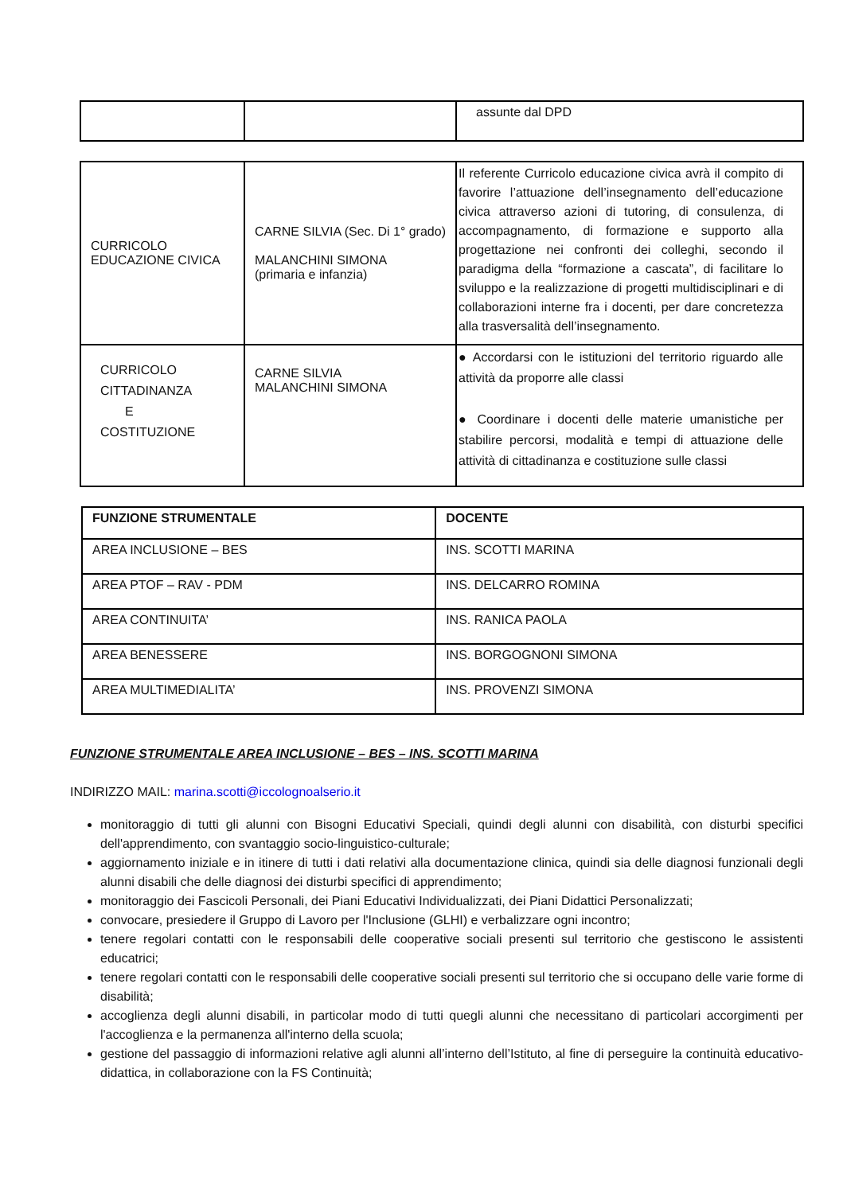| | | assunte dal DPD |
| CURRICOLO EDUCAZIONE CIVICA | CARNE SILVIA (Sec. Di 1° grado) MALANCHINI SIMONA (primaria e infanzia) | Il referente Curricolo educazione civica avrà il compito di favorire l’attuazione dell’insegnamento dell’educazione civica attraverso azioni di tutoring, di consulenza, di accompagnamento, di formazione e supporto alla progettazione nei confronti dei colleghi, secondo il paradigma della “formazione a cascata”, di facilitare lo sviluppo e la realizzazione di progetti multidisciplinari e di collaborazioni interne fra i docenti, per dare concretezza alla trasversalità dell’insegnamento. |
| CURRICOLO CITTADINANZA E COSTITUZIONE | CARNE SILVIA MALANCHINI SIMONA | ● Accordarsi con le istituzioni del territorio riguardo alle attività da proporre alle classi ● Coordinare i docenti delle materie umanistiche per stabilire percorsi, modalità e tempi di attuazione delle attività di cittadinanza e costituzione sulle classi |
| FUNZIONE STRUMENTALE | DOCENTE |
| --- | --- |
| AREA INCLUSIONE – BES | INS. SCOTTI MARINA |
| AREA PTOF – RAV - PDM | INS. DELCARRO ROMINA |
| AREA CONTINUITA’ | INS. RANICA PAOLA |
| AREA BENESSERE | INS. BORGOGNONI SIMONA |
| AREA MULTIMEDIALITA’ | INS. PROVENZI SIMONA |
FUNZIONE STRUMENTALE AREA INCLUSIONE – BES – INS. SCOTTI MARINA
INDIRIZZO MAIL: marina.scotti@iccolognoalserio.it
monitoraggio di tutti gli alunni con Bisogni Educativi Speciali, quindi degli alunni con disabilità, con disturbi specifici dell'apprendimento, con svantaggio socio-linguistico-culturale;
aggiornamento iniziale e in itinere di tutti i dati relativi alla documentazione clinica, quindi sia delle diagnosi funzionali degli alunni disabili che delle diagnosi dei disturbi specifici di apprendimento;
monitoraggio dei Fascicoli Personali, dei Piani Educativi Individualizzati, dei Piani Didattici Personalizzati;
convocare, presiedere il Gruppo di Lavoro per l'Inclusione (GLHI) e verbalizzare ogni incontro;
tenere regolari contatti con le responsabili delle cooperative sociali presenti sul territorio che gestiscono le assistenti educatrici;
tenere regolari contatti con le responsabili delle cooperative sociali presenti sul territorio che si occupano delle varie forme di disabilità;
accoglienza degli alunni disabili, in particolar modo di tutti quegli alunni che necessitano di particolari accorgimenti per l'accoglienza e la permanenza all'interno della scuola;
gestione del passaggio di informazioni relative agli alunni all’interno dell’Istituto, al fine di perseguire la continuità educativo-didattica, in collaborazione con la FS Continuità;